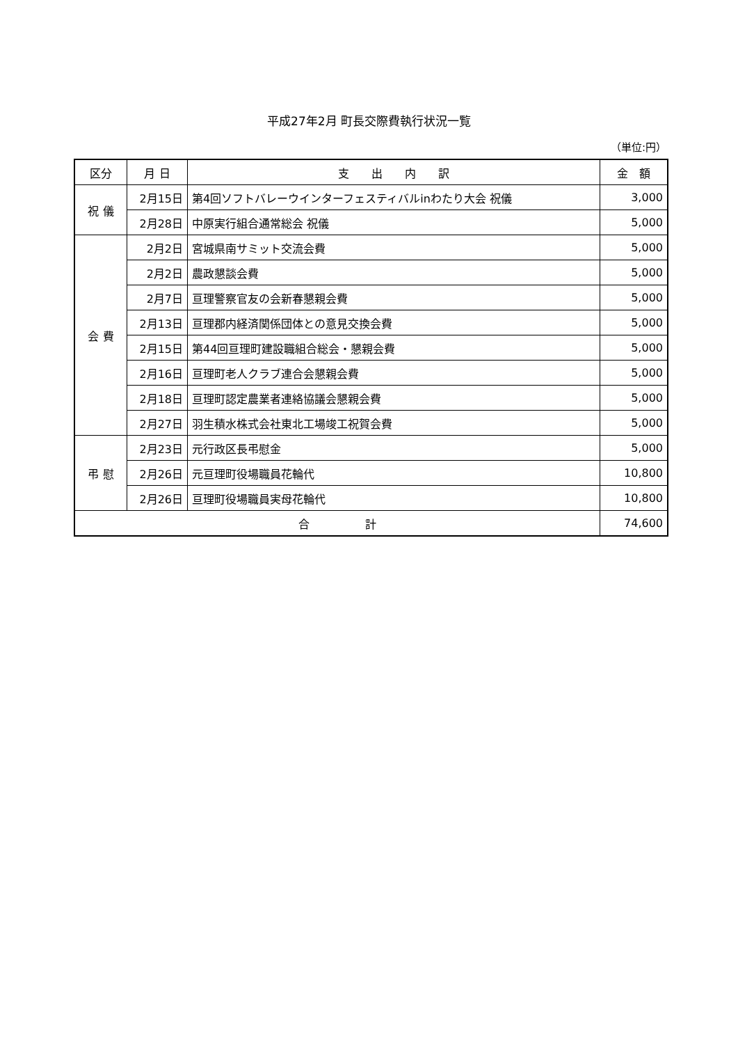平成27年2月 町長交際費執行状況一覧
（単位:円）
| 区分 | 月 日 | 支 出 内 訳 | 金 額 |
| --- | --- | --- | --- |
| 祝 儀 | 2月15日 | 第4回ソフトバレーウインターフェスティバルinわたり大会 祝儀 | 3,000 |
| | 2月28日 | 中原実行組合通常総会 祝儀 | 5,000 |
| 会 費 | 2月2日 | 宮城県南サミット交流会費 | 5,000 |
| | 2月2日 | 農政懇談会費 | 5,000 |
| | 2月7日 | 亘理警察官友の会新春懇親会費 | 5,000 |
| | 2月13日 | 亘理郡内経済関係団体との意見交換会費 | 5,000 |
| | 2月15日 | 第44回亘理町建設職組合総会・懇親会費 | 5,000 |
| | 2月16日 | 亘理町老人クラブ連合会懇親会費 | 5,000 |
| | 2月18日 | 亘理町認定農業者連絡協議会懇親会費 | 5,000 |
| | 2月27日 | 羽生積水株式会社東北工場竣工祝賀会費 | 5,000 |
| 弔 慰 | 2月23日 | 元行政区長弔慰金 | 5,000 |
| | 2月26日 | 元亘理町役場職員花輪代 | 10,800 |
| | 2月26日 | 亘理町役場職員実母花輪代 | 10,800 |
| 合 計 | | | 74,600 |